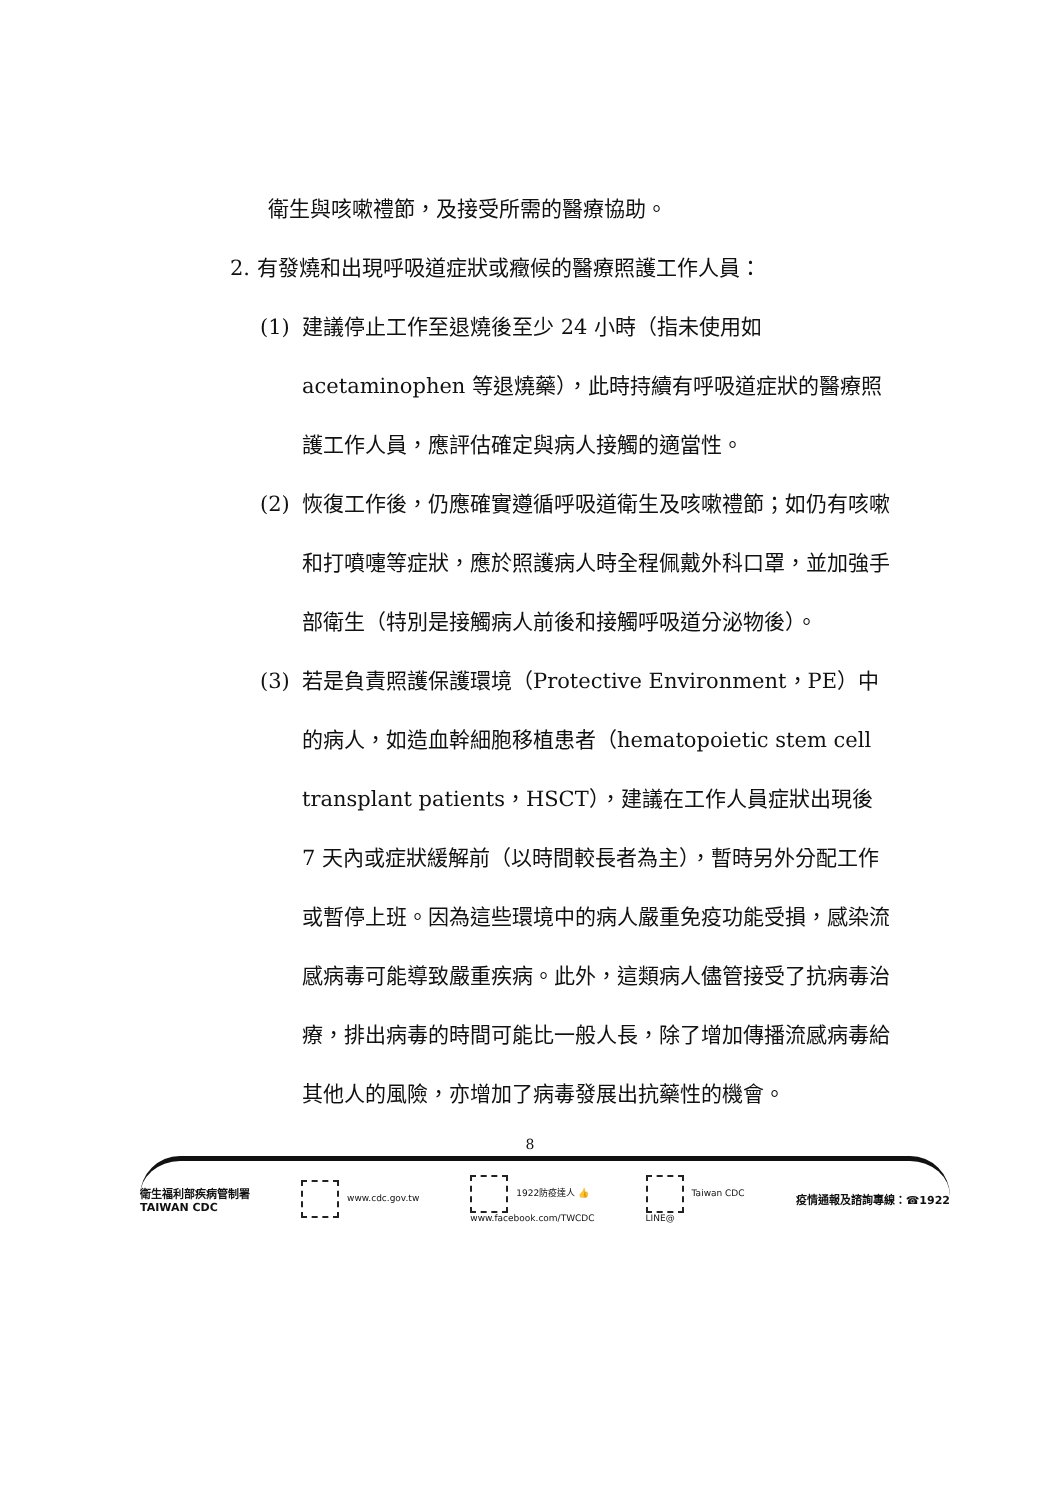衛生與咳嗽禮節，及接受所需的醫療協助。
2. 有發燒和出現呼吸道症狀或癥候的醫療照護工作人員：
(1) 建議停止工作至退燒後至少 24 小時（指未使用如 acetaminophen 等退燒藥），此時持續有呼吸道症狀的醫療照護工作人員，應評估確定與病人接觸的適當性。
(2) 恢復工作後，仍應確實遵循呼吸道衛生及咳嗽禮節；如仍有咳嗽和打噴嚏等症狀，應於照護病人時全程佩戴外科口罩，並加強手部衛生（特別是接觸病人前後和接觸呼吸道分泌物後）。
(3) 若是負責照護保護環境（Protective Environment，PE）中的病人，如造血幹細胞移植患者（hematopoietic stem cell transplant patients，HSCT），建議在工作人員症狀出現後 7 天內或症狀緩解前（以時間較長者為主），暫時另外分配工作或暫停上班。因為這些環境中的病人嚴重免疫功能受損，感染流感病毒可能導致嚴重疾病。此外，這類病人儘管接受了抗病毒治療，排出病毒的時間可能比一般人長，除了增加傳播流感病毒給其他人的風險，亦增加了病毒發展出抗藥性的機會。
8
衛生福利部疾病管制署
TAIWAN CDC
www.cdc.gov.tw
1922防疫達人 👍
www.facebook.com/TWCDC
Taiwan CDC
LINE@
疫情通報及諮詢專線：☎1922